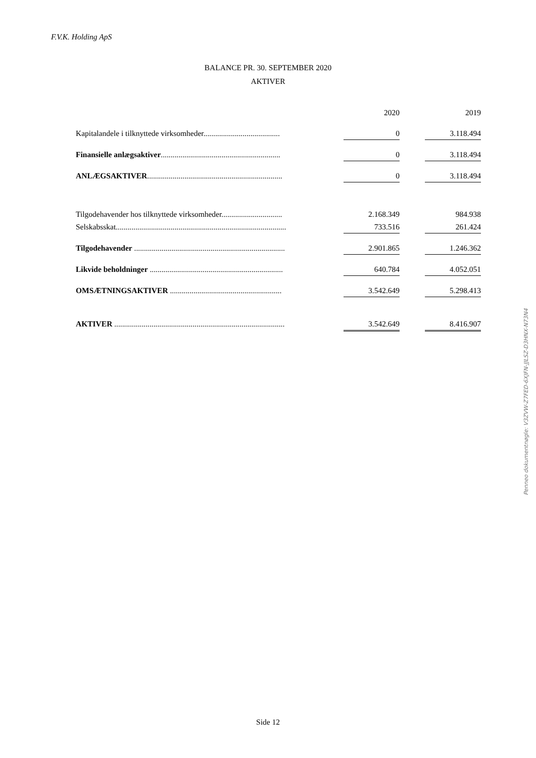F.V.K. Holding ApS
BALANCE PR. 30. SEPTEMBER 2020
AKTIVER
| | | 2020 | | 2019 |
| --- | --- | --- | --- | --- |
| Kapitalandele i tilknyttede virksomheder....................................... | | 0 | | 3.118.494 |
| Finansielle anlægsaktiver ............................................................. | | 0 | | 3.118.494 |
| ANLÆGSAKTIVER ..................................................................... | | 0 | | 3.118.494 |
| Tilgodehavender hos tilknyttede virksomheder............................... | | 2.168.349 | | 984.938 |
| Selskabsskat....................................................................................... | | 733.516 | | 261.424 |
| Tilgodehavender ............................................................................. | | 2.901.865 | | 1.246.362 |
| Likvide beholdninger .................................................................... | | 640.784 | | 4.052.051 |
| OMSÆTNINGSAKTIVER ......................................................... | | 3.542.649 | | 5.298.413 |
| AKTIVER ....................................................................................... | | 3.542.649 | | 8.416.907 |
Penneo dokumentnøgle: V3ZVW-Z7FED-6XJFN-JJLSZ-D3HNX-N73N4
Side 12